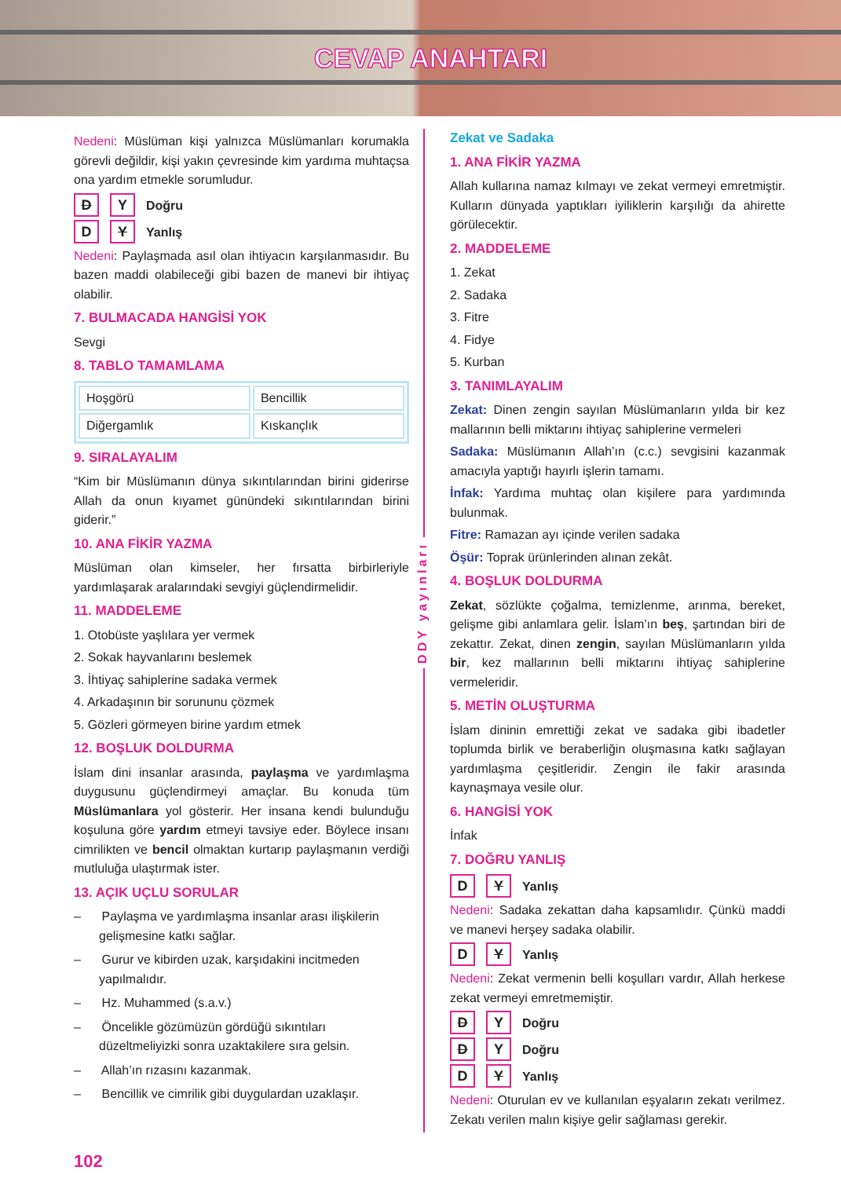CEVAP ANAHTARI
Nedeni: Müslüman kişi yalnızca Müslümanları korumakla görevli değildir, kişi yakın çevresinde kim yardıma muhtaçsa ona yardım etmekle sorumludur.
D Y Doğru
D Y Yanlış
Nedeni: Paylaşmada asıl olan ihtiyacın karşılanmasıdır. Bu bazen maddi olabileceği gibi bazen de manevi bir ihtiyaç olabilir.
7. BULMACADA HANGİSİ YOK
Sevgi
8. TABLO TAMAMLAMA
| Hoşgörü | Bencillik |
| Diğergamlık | Kıskançlık |
9. SIRALAYALIM
“Kim bir Müslümanın dünya sıkıntılarından birini giderirse Allah da onun kıyamet günündeki sıkıntılarından birini giderir.”
10. ANA FİKİR YAZMA
Müslüman olan kimseler, her fırsatta birbirleriyle yardımlaşarak aralarındaki sevgiyi güçlendirmelidir.
11. MADDELEME
1. Otobüste yaşlılara yer vermek
2. Sokak hayvanlarını beslemek
3. İhtiyaç sahiplerine sadaka vermek
4. Arkadaşının bir sorununu çözmek
5. Gözleri görmeyen birine yardım etmek
12. BOŞLUK DOLDURMA
İslam dini insanlar arasında, paylaşma ve yardımlaşma duygusunu güçlendirmeyi amaçlar. Bu konuda tüm Müslümanlara yol gösterir. Her insana kendi bulunduğu koşuluna göre yardım etmeyi tavsiye eder. Böylece insanı cimrilikten ve bencil olmaktan kurtarıp paylaşmanın verdiği mutluluğa ulaştırmak ister.
13. AÇIK UÇLU SORULAR
– Paylaşma ve yardımlaşma insanlar arası ilişkilerin gelişmesine katkı sağlar.
– Gurur ve kibirden uzak, karşıdakini incitmeden yapılmalıdır.
– Hz. Muhammed (s.a.v.)
– Öncelikle gözümüzün gördüğü sıkıntıları düzeltmeliyizki sonra uzaktakilere sıra gelsin.
– Allah’ın rızasını kazanmak.
– Bencillik ve cimrilik gibi duygulardan uzaklaşır.
DDY yayınları
Zekat ve Sadaka
1. ANA FİKİR YAZMA
Allah kullarına namaz kılmayı ve zekat vermeyi emretmiştir. Kulların dünyada yaptıkları iyiliklerin karşılığı da ahirette görülecektir.
2. MADDELEME
1. Zekat
2. Sadaka
3. Fitre
4. Fidye
5. Kurban
3. TANIMLAYALIM
Zekat: Dinen zengin sayılan Müslümanların yılda bir kez mallarının belli miktarını ihtiyaç sahiplerine vermeleri
Sadaka: Müslümanın Allah’ın (c.c.) sevgisini kazanmak amacıyla yaptığı hayırlı işlerin tamamı.
İnfak: Yardıma muhtaç olan kişilere para yardımında bulunmak.
Fitre: Ramazan ayı içinde verilen sadaka
Öşür: Toprak ürünlerinden alınan zekât.
4. BOŞLUK DOLDURMA
Zekat, sözlükte çoğalma, temizlenme, arınma, bereket, gelişme gibi anlamlara gelir. İslam’ın beş, şartından biri de zekattır. Zekat, dinen zengin, sayılan Müslümanların yılda bir, kez mallarının belli miktarını ihtiyaç sahiplerine vermeleridir.
5. METİN OLUŞTURMA
İslam dininin emrettiği zekat ve sadaka gibi ibadetler toplumda birlik ve beraberliğin oluşmasına katkı sağlayan yardımlaşma çeşitleridir. Zengin ile fakir arasında kaynaşmaya vesile olur.
6. HANGİSİ YOK
İnfak
7. DOĞRU YANLIŞ
D Y Yanlış
Nedeni: Sadaka zekattan daha kapsamlıdır. Çünkü maddi ve manevi herşey sadaka olabilir.
D Y Yanlış
Nedeni: Zekat vermenin belli koşulları vardır, Allah herkese zekat vermeyi emretmemiştir.
D Y Doğru
D Y Doğru
D Y Yanlış
Nedeni: Oturulan ev ve kullanılan eşyaların zekatı verilmez. Zekatı verilen malın kişiye gelir sağlaması gerekir.
102